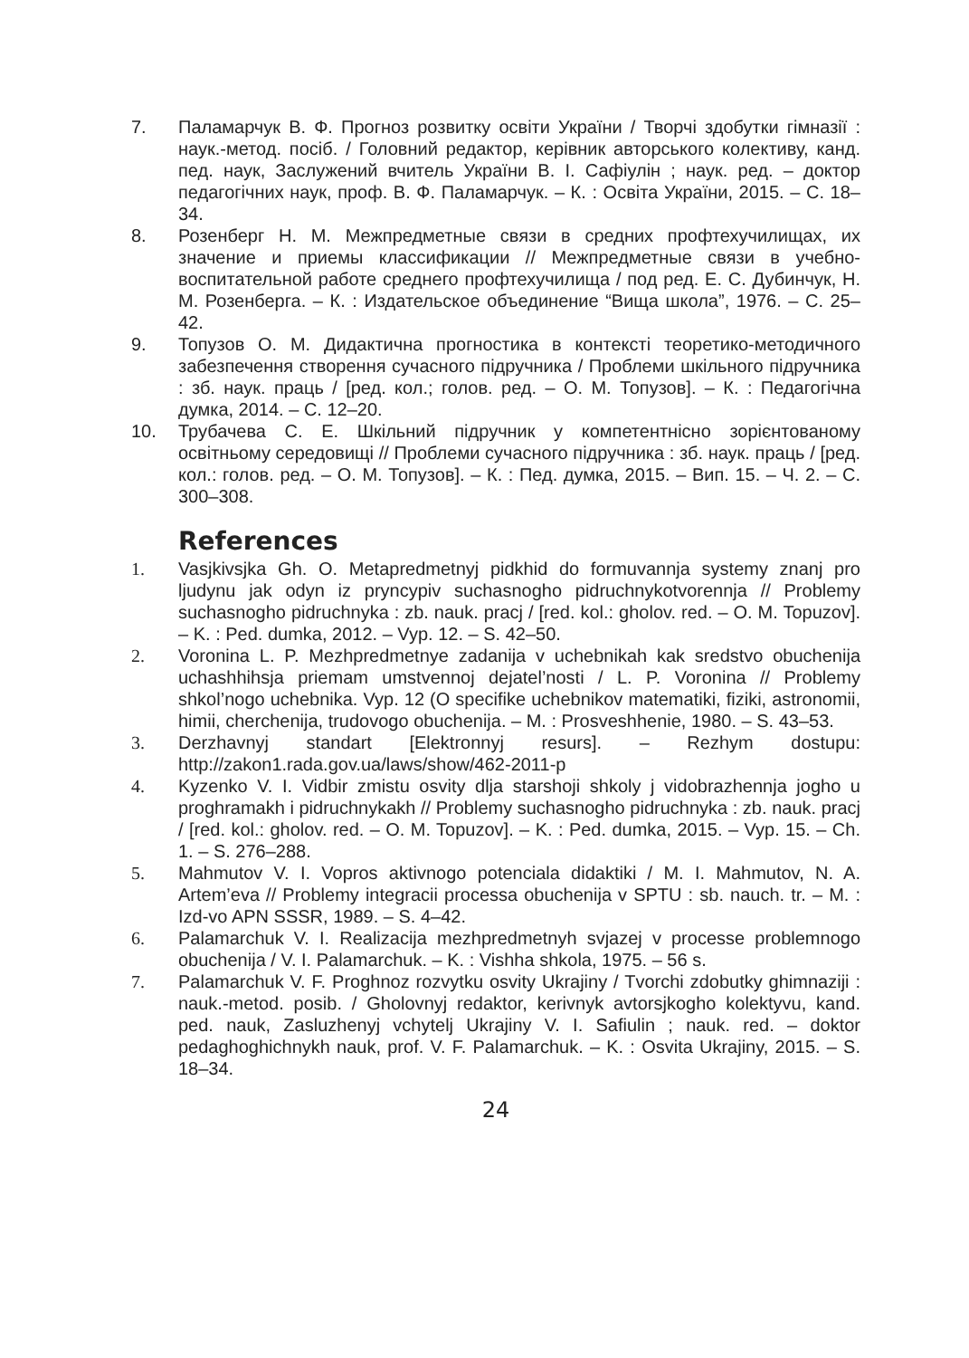7. Паламарчук В. Ф. Прогноз розвитку освіти України / Творчі здобутки гімназії : наук.-метод. посіб. / Головний редактор, керівник авторського колективу, канд. пед. наук, Заслужений вчитель України В. І. Сафіулін ; наук. ред. – доктор педагогічних наук, проф. В. Ф. Паламарчук. – К. : Освіта України, 2015. – С. 18–34.
8. Розенберг Н. М. Межпредметные связи в средних профтехучилищах, их значение и приемы классификации // Межпредметные связи в учебно-воспитательной работе среднего профтехучилища / под ред. Е. С. Дубинчук, Н. М. Розенберга. – К. : Издательское объединение “Вища школа”, 1976. – С. 25–42.
9. Топузов О. М. Дидактична прогностика в контексті теоретико-методичного забезпечення створення сучасного підручника / Проблеми шкільного підручника : зб. наук. праць / [ред. кол.; голов. ред. – О. М. Топузов]. – К. : Педагогічна думка, 2014. – С. 12–20.
10. Трубачева С. Е. Шкільний підручник у компетентнісно зорієнтованому освітньому середовищі // Проблеми сучасного підручника : зб. наук. праць / [ред. кол.: голов. ред. – О. М. Топузов]. – К. : Пед. думка, 2015. – Вип. 15. – Ч. 2. – С. 300–308.
References
1. Vasjkivsjka Gh. O. Metapredmetnyj pidkhid do formuvannja systemy znanj pro ljudynu jak odyn iz pryncypiv suchasnogho pidruchnykotvorennja // Problemy suchasnogho pidruchnyka : zb. nauk. pracj / [red. kol.: gholov. red. – O. M. Topuzov]. – K. : Ped. dumka, 2012. – Vyp. 12. – S. 42–50.
2. Voronina L. P. Mezhpredmetnye zadanija v uchebnikah kak sredstvo obuchenija uchashhihsja priemam umstvennoj dejatel’nosti / L. P. Voronina // Problemy shkol’nogo uchebnika. Vyp. 12 (O specifike uchebnikov matematiki, fiziki, astronomii, himii, cherchenija, trudovogo obuchenija. – M. : Prosveshhenie, 1980. – S. 43–53.
3. Derzhavnyj standart [Elektronnyj resurs]. – Rezhym dostupu: http://zakon1.rada.gov.ua/laws/show/462-2011-p
4. Kyzenko V. I. Vidbir zmistu osvity dlja starshoji shkoly j vidobrazhennja jogho u proghramakh i pidruchnykakh // Problemy suchasnogho pidruchnyka : zb. nauk. pracj / [red. kol.: gholov. red. – O. M. Topuzov]. – K. : Ped. dumka, 2015. – Vyp. 15. – Ch. 1. – S. 276–288.
5. Mahmutov V. I. Vopros aktivnogo potenciala didaktiki / M. I. Mahmutov, N. A. Artem’eva // Problemy integracii processa obuchenija v SPTU : sb. nauch. tr. – M. : Izd-vo APN SSSR, 1989. – S. 4–42.
6. Palamarchuk V. I. Realizacija mezhpredmetnyh svjazej v processe problemnogo obuchenija / V. I. Palamarchuk. – K. : Vishha shkola, 1975. – 56 s.
7. Palamarchuk V. F. Proghnoz rozvytku osvity Ukrajiny / Tvorchi zdobutky ghimnaziji : nauk.-metod. posib. / Gholovnyj redaktor, kerivnyk avtorsjkogho kolektyvu, kand. ped. nauk, Zasluzhenyj vchytelj Ukrajiny V. I. Safiulin ; nauk. red. – doktor pedaghoghichnykh nauk, prof. V. F. Palamarchuk. – K. : Osvita Ukrajiny, 2015. – S. 18–34.
24